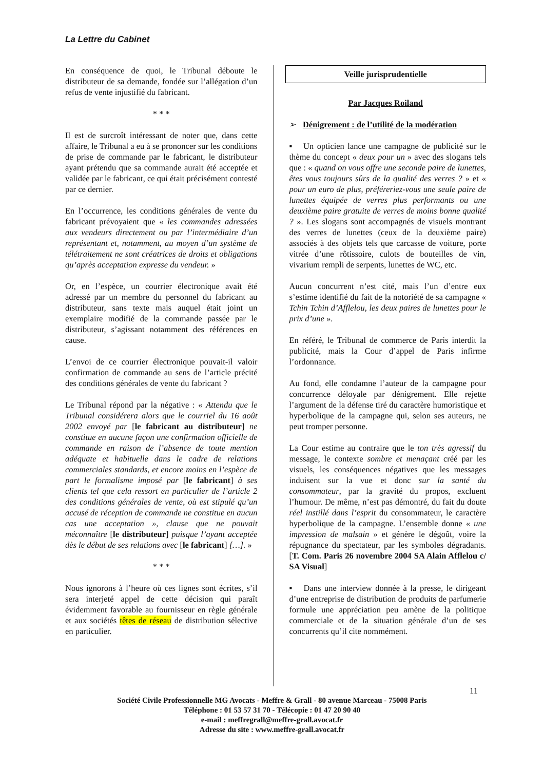La Lettre du Cabinet
En conséquence de quoi, le Tribunal déboute le distributeur de sa demande, fondée sur l’allégation d’un refus de vente injustifié du fabricant.
* * *
Il est de surcroît intéressant de noter que, dans cette affaire, le Tribunal a eu à se prononcer sur les conditions de prise de commande par le fabricant, le distributeur ayant prétendu que sa commande aurait été acceptée et validée par le fabricant, ce qui était précisément contesté par ce dernier.
En l’occurrence, les conditions générales de vente du fabricant prévoyaient que « les commandes adressées aux vendeurs directement ou par l’intermédiaire d’un représentant et, notamment, au moyen d’un système de télétraitement ne sont créatrices de droits et obligations qu’après acceptation expresse du vendeur. »
Or, en l’espèce, un courrier électronique avait été adressé par un membre du personnel du fabricant au distributeur, sans texte mais auquel était joint un exemplaire modifié de la commande passée par le distributeur, s’agissant notamment des références en cause.
L’envoi de ce courrier électronique pouvait-il valoir confirmation de commande au sens de l’article précité des conditions générales de vente du fabricant ?
Le Tribunal répond par la négative : « Attendu que le Tribunal considérera alors que le courriel du 16 août 2002 envoyé par [le fabricant au distributeur] ne constitue en aucune façon une confirmation officielle de commande en raison de l’absence de toute mention adéquate et habituelle dans le cadre de relations commerciales standards, et encore moins en l’espèce de part le formalisme imposé par [le fabricant] à ses clients tel que cela ressort en particulier de l’article 2 des conditions générales de vente, où est stipulé qu’un accusé de réception de commande ne constitue en aucun cas une acceptation », clause que ne pouvait méconnaître [le distributeur] puisque l’ayant acceptée dès le début de ses relations avec [le fabricant] […]. »
* * *
Nous ignorons à l’heure où ces lignes sont écrites, s’il sera interjeté appel de cette décision qui paraît évidemment favorable au fournisseur en règle générale et aux sociétés têtes de réseau de distribution sélective en particulier.
Veille jurisprudentielle
Par Jacques Roiland
➢ Dénigrement : de l’utilité de la modération
▪ Un opticien lance une campagne de publicité sur le thème du concept « deux pour un » avec des slogans tels que : « quand on vous offre une seconde paire de lunettes, êtes vous toujours sûrs de la qualité des verres ? » et « pour un euro de plus, préféreriez-vous une seule paire de lunettes équipée de verres plus performants ou une deuxième paire gratuite de verres de moins bonne qualité ? ». Les slogans sont accompagnés de visuels montrant des verres de lunettes (ceux de la deuxième paire) associés à des objets tels que carcasse de voiture, porte vitrée d’une rôtissoire, culots de bouteilles de vin, vivarium rempli de serpents, lunettes de WC, etc.
Aucun concurrent n’est cité, mais l’un d’entre eux s’estime identifié du fait de la notoriété de sa campagne « Tchin Tchin d’Afflelou, les deux paires de lunettes pour le prix d’une ».
En référé, le Tribunal de commerce de Paris interdit la publicité, mais la Cour d’appel de Paris infirme l’ordonnance.
Au fond, elle condamne l’auteur de la campagne pour concurrence déloyale par dénigrement. Elle rejette l’argument de la défense tiré du caractère humoristique et hyperbolique de la campagne qui, selon ses auteurs, ne peut tromper personne.
La Cour estime au contraire que le ton très agressif du message, le contexte sombre et menaçant créé par les visuels, les conséquences négatives que les messages induisent sur la vue et donc sur la santé du consommateur, par la gravité du propos, excluent l’humour. De même, n’est pas démontré, du fait du doute réel instillé dans l’esprit du consommateur, le caractère hyperbolique de la campagne. L’ensemble donne « une impression de malsain » et génère le dégoût, voire la répugnance du spectateur, par les symboles dégradants. [T. Com. Paris 26 novembre 2004 SA Alain Afflelou c/ SA Visual]
▪ Dans une interview donnée à la presse, le dirigeant d’une entreprise de distribution de produits de parfumerie formule une appréciation peu amène de la politique commerciale et de la situation générale d’un de ses concurrents qu’il cite nommément.
11
Société Civile Professionnelle MG Avocats - Meffre & Grall - 80 avenue Marceau - 75008 Paris
Téléphone : 01 53 57 31 70 - Télécopie : 01 47 20 90 40
e-mail : meffregrall@meffre-grall.avocat.fr
Adresse du site : www.meffre-grall.avocat.fr